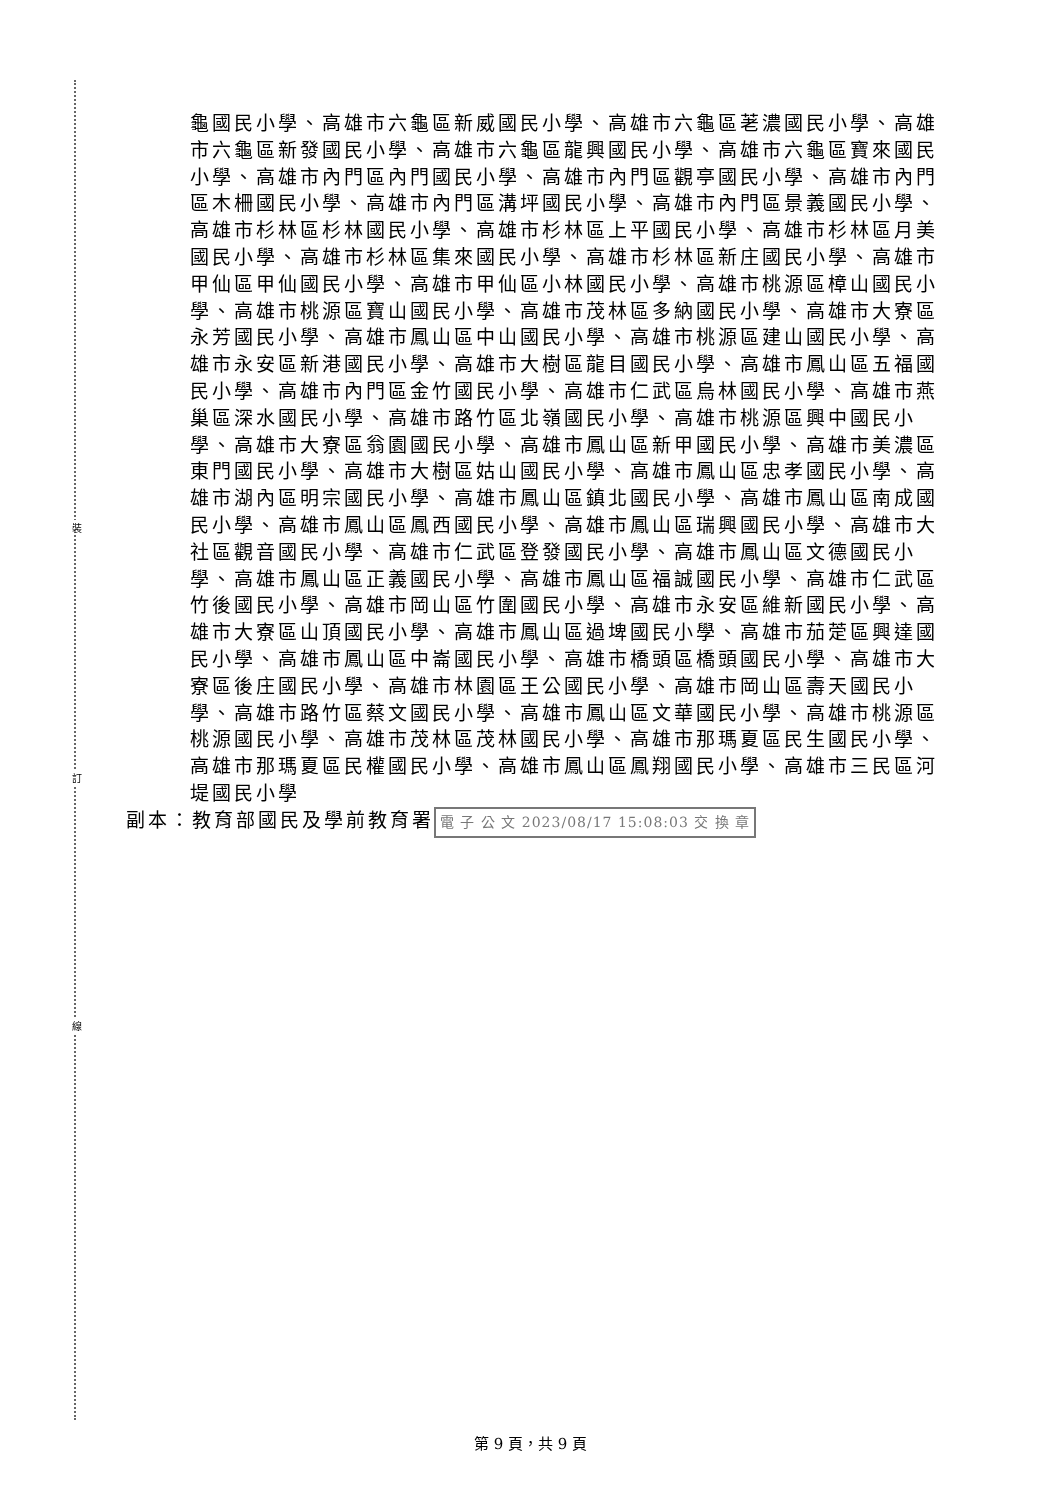裝
訂
線
龜國民小學、高雄市六龜區新威國民小學、高雄市六龜區荖濃國民小學、高雄市六龜區新發國民小學、高雄市六龜區龍興國民小學、高雄市六龜區寶來國民小學、高雄市內門區內門國民小學、高雄市內門區觀亭國民小學、高雄市內門區木柵國民小學、高雄市內門區溝坪國民小學、高雄市內門區景義國民小學、高雄市杉林區杉林國民小學、高雄市杉林區上平國民小學、高雄市杉林區月美國民小學、高雄市杉林區集來國民小學、高雄市杉林區新庄國民小學、高雄市甲仙區甲仙國民小學、高雄市甲仙區小林國民小學、高雄市桃源區樟山國民小學、高雄市桃源區寶山國民小學、高雄市茂林區多納國民小學、高雄市大寮區永芳國民小學、高雄市鳳山區中山國民小學、高雄市桃源區建山國民小學、高雄市永安區新港國民小學、高雄市大樹區龍目國民小學、高雄市鳳山區五福國民小學、高雄市內門區金竹國民小學、高雄市仁武區烏林國民小學、高雄市燕巢區深水國民小學、高雄市路竹區北嶺國民小學、高雄市桃源區興中國民小學、高雄市大寮區翁園國民小學、高雄市鳳山區新甲國民小學、高雄市美濃區東門國民小學、高雄市大樹區姑山國民小學、高雄市鳳山區忠孝國民小學、高雄市湖內區明宗國民小學、高雄市鳳山區鎮北國民小學、高雄市鳳山區南成國民小學、高雄市鳳山區鳳西國民小學、高雄市鳳山區瑞興國民小學、高雄市大社區觀音國民小學、高雄市仁武區登發國民小學、高雄市鳳山區文德國民小學、高雄市鳳山區正義國民小學、高雄市鳳山區福誠國民小學、高雄市仁武區竹後國民小學、高雄市岡山區竹圍國民小學、高雄市永安區維新國民小學、高雄市大寮區山頂國民小學、高雄市鳳山區過埤國民小學、高雄市茄萣區興達國民小學、高雄市鳳山區中崙國民小學、高雄市橋頭區橋頭國民小學、高雄市大寮區後庄國民小學、高雄市林園區王公國民小學、高雄市岡山區壽天國民小學、高雄市路竹區蔡文國民小學、高雄市鳳山區文華國民小學、高雄市桃源區桃源國民小學、高雄市茂林區茂林國民小學、高雄市那瑪夏區民生國民小學、高雄市那瑪夏區民權國民小學、高雄市鳳山區鳳翔國民小學、高雄市三民區河堤國民小學
副本：教育部國民及學前教育署 電 子 公 文 2023/08/17 15:08:03 交 換 章
第 9 頁，共 9 頁